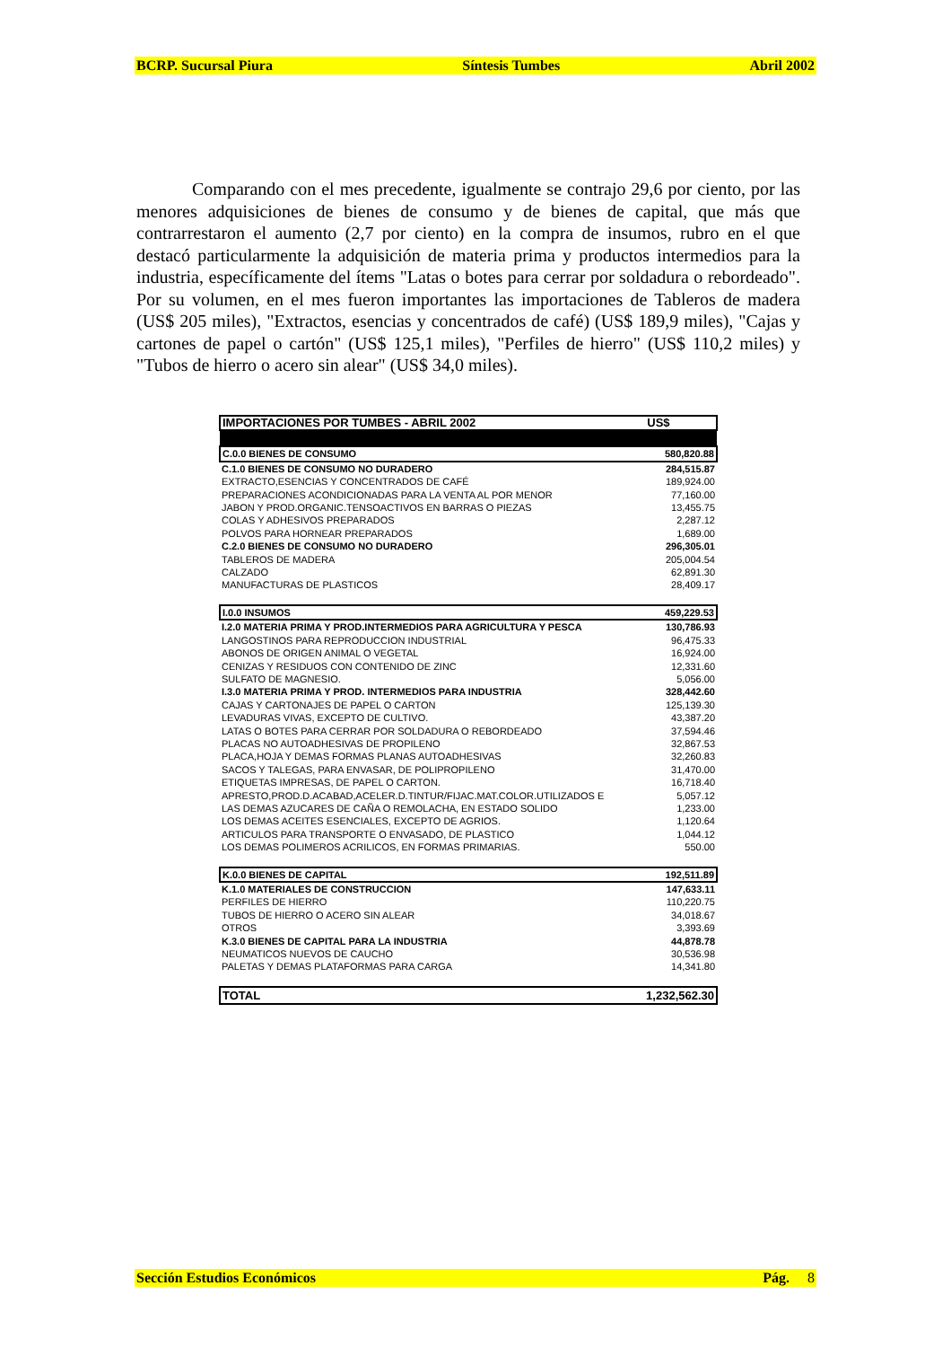BCRP. Sucursal Piura Síntesis Tumbes Abril 2002
Comparando con el mes precedente, igualmente se contrajo 29,6 por ciento, por las menores adquisiciones de bienes de consumo y de bienes de capital, que más que contrarrestaron el aumento (2,7 por ciento) en la compra de insumos, rubro en el que destacó particularmente la adquisición de materia prima y productos intermedios para la industria, específicamente del ítems "Latas o botes para cerrar por soldadura o rebordeado". Por su volumen, en el mes fueron importantes las importaciones de Tableros de madera (US$ 205 miles), "Extractos, esencias y concentrados de café) (US$ 189,9 miles), "Cajas y cartones de papel o cartón" (US$ 125,1 miles), "Perfiles de hierro" (US$ 110,2 miles) y "Tubos de hierro o acero sin alear" (US$ 34,0 miles).
| IMPORTACIONES POR TUMBES - ABRIL 2002 | US$ |
| --- | --- |
| C.0.0 BIENES DE CONSUMO | 580,820.88 |
| C.1.0 BIENES DE CONSUMO NO DURADERO | 284,515.87 |
| EXTRACTO,ESENCIAS Y CONCENTRADOS DE CAFÉ | 189,924.00 |
| PREPARACIONES ACONDICIONADAS PARA LA VENTA AL POR MENOR | 77,160.00 |
| JABON Y PROD.ORGANIC.TENSOACTIVOS EN BARRAS O PIEZAS | 13,455.75 |
| COLAS Y ADHESIVOS PREPARADOS | 2,287.12 |
| POLVOS PARA HORNEAR PREPARADOS | 1,689.00 |
| C.2.0 BIENES DE CONSUMO NO DURADERO | 296,305.01 |
| TABLEROS DE MADERA | 205,004.54 |
| CALZADO | 62,891.30 |
| MANUFACTURAS DE PLASTICOS | 28,409.17 |
| I.0.0 INSUMOS | 459,229.53 |
| I.2.0 MATERIA PRIMA Y PROD.INTERMEDIOS PARA AGRICULTURA Y PESCA | 130,786.93 |
| LANGOSTINOS PARA REPRODUCCION INDUSTRIAL | 96,475.33 |
| ABONOS DE ORIGEN ANIMAL O VEGETAL | 16,924.00 |
| CENIZAS Y RESIDUOS CON CONTENIDO DE ZINC | 12,331.60 |
| SULFATO DE MAGNESIO. | 5,056.00 |
| I.3.0 MATERIA PRIMA Y PROD. INTERMEDIOS PARA INDUSTRIA | 328,442.60 |
| CAJAS Y CARTONAJES DE PAPEL O CARTON | 125,139.30 |
| LEVADURAS VIVAS, EXCEPTO DE CULTIVO. | 43,387.20 |
| LATAS O BOTES PARA CERRAR POR SOLDADURA O REBORDEADO | 37,594.46 |
| PLACAS NO AUTOADHESIVAS DE PROPILENO | 32,867.53 |
| PLACA,HOJA Y DEMAS FORMAS PLANAS AUTOADHESIVAS | 32,260.83 |
| SACOS Y TALEGAS, PARA ENVASAR, DE POLIPROPILENO | 31,470.00 |
| ETIQUETAS IMPRESAS, DE PAPEL O CARTON. | 16,718.40 |
| APRESTO,PROD.D.ACABAD,ACELER.D.TINTUR/FIJAC.MAT.COLOR.UTILIZADOS E | 5,057.12 |
| LAS DEMAS AZUCARES DE CAÑA O REMOLACHA, EN ESTADO SOLIDO | 1,233.00 |
| LOS DEMAS ACEITES ESENCIALES, EXCEPTO DE AGRIOS. | 1,120.64 |
| ARTICULOS PARA TRANSPORTE O ENVASADO, DE PLASTICO | 1,044.12 |
| LOS DEMAS POLIMEROS ACRILICOS, EN FORMAS PRIMARIAS. | 550.00 |
| K.0.0 BIENES DE CAPITAL | 192,511.89 |
| K.1.0 MATERIALES DE CONSTRUCCION | 147,633.11 |
| PERFILES DE HIERRO | 110,220.75 |
| TUBOS DE HIERRO O ACERO SIN ALEAR | 34,018.67 |
| OTROS | 3,393.69 |
| K.3.0 BIENES DE CAPITAL PARA LA INDUSTRIA | 44,878.78 |
| NEUMATICOS NUEVOS DE CAUCHO | 30,536.98 |
| PALETAS Y DEMAS PLATAFORMAS PARA CARGA | 14,341.80 |
| TOTAL | 1,232,562.30 |
Sección Estudios Económicos Pág. 8